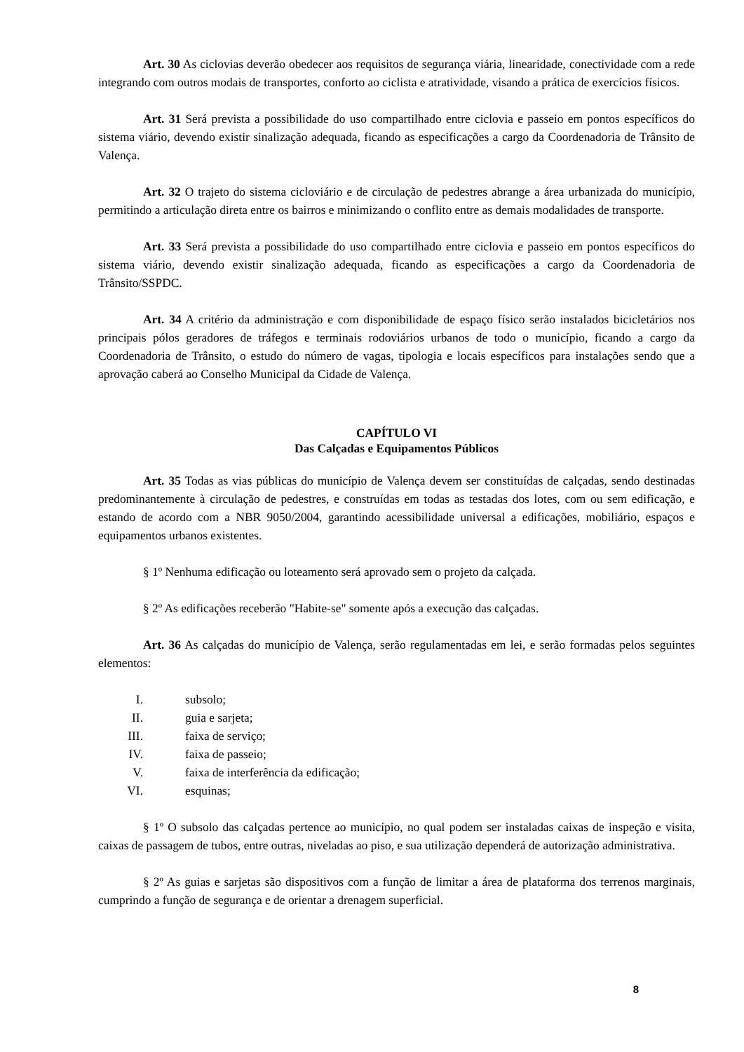Art. 30 As ciclovias deverão obedecer aos requisitos de segurança viária, linearidade, conectividade com a rede integrando com outros modais de transportes, conforto ao ciclista e atratividade, visando a prática de exercícios físicos.
Art. 31 Será prevista a possibilidade do uso compartilhado entre ciclovia e passeio em pontos específicos do sistema viário, devendo existir sinalização adequada, ficando as especificações a cargo da Coordenadoria de Trânsito de Valença.
Art. 32 O trajeto do sistema cicloviário e de circulação de pedestres abrange a área urbanizada do município, permitindo a articulação direta entre os bairros e minimizando o conflito entre as demais modalidades de transporte.
Art. 33 Será prevista a possibilidade do uso compartilhado entre ciclovia e passeio em pontos específicos do sistema viário, devendo existir sinalização adequada, ficando as especificações a cargo da Coordenadoria de Trânsito/SSPDC.
Art. 34 A critério da administração e com disponibilidade de espaço físico serão instalados bicicletários nos principais pólos geradores de tráfegos e terminais rodoviários urbanos de todo o município, ficando a cargo da Coordenadoria de Trânsito, o estudo do número de vagas, tipologia e locais específicos para instalações sendo que a aprovação caberá ao Conselho Municipal da Cidade de Valença.
CAPÍTULO VI
Das Calçadas e Equipamentos Públicos
Art. 35 Todas as vias públicas do município de Valença devem ser constituídas de calçadas, sendo destinadas predominantemente à circulação de pedestres, e construídas em todas as testadas dos lotes, com ou sem edificação, e estando de acordo com a NBR 9050/2004, garantindo acessibilidade universal a edificações, mobiliário, espaços e equipamentos urbanos existentes.
§ 1º Nenhuma edificação ou loteamento será aprovado sem o projeto da calçada.
§ 2º As edificações receberão "Habite-se" somente após a execução das calçadas.
Art. 36 As calçadas do município de Valença, serão regulamentadas em lei, e serão formadas pelos seguintes elementos:
I. subsolo;
II. guia e sarjeta;
III. faixa de serviço;
IV. faixa de passeio;
V. faixa de interferência da edificação;
VI. esquinas;
§ 1º O subsolo das calçadas pertence ao município, no qual podem ser instaladas caixas de inspeção e visita, caixas de passagem de tubos, entre outras, niveladas ao piso, e sua utilização dependerá de autorização administrativa.
§ 2º As guias e sarjetas são dispositivos com a função de limitar a área de plataforma dos terrenos marginais, cumprindo a função de segurança e de orientar a drenagem superficial.
8